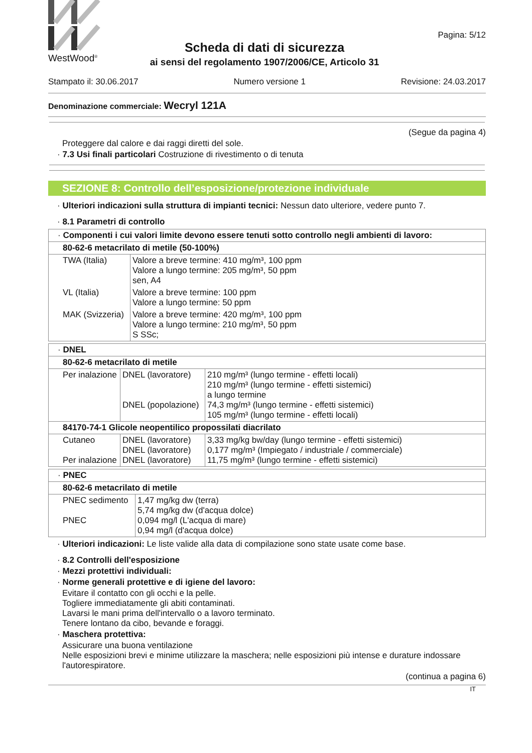WestWood<sup>®</sup>
Scheda di dati di sicurezza
ai sensi del regolamento 1907/2006/CE, Articolo 31
Pagina: 5/12
Stampato il: 30.06.2017 Numero versione 1 Revisione: 24.03.2017
Denominazione commerciale: Wecryl 121A
(Segue da pagina 4)
Proteggere dal calore e dai raggi diretti del sole.
· 7.3 Usi finali particolari Costruzione di rivestimento o di tenuta
SEZIONE 8: Controllo dell’esposizione/protezione individuale
· Ulteriori indicazioni sulla struttura di impianti tecnici: Nessun dato ulteriore, vedere punto 7.
· 8.1 Parametri di controllo
| · Componenti i cui valori limite devono essere tenuti sotto controllo negli ambienti di lavoro: | |
| 80-62-6 metacrilato di metile (50-100%) | |
| TWA (Italia) | Valore a breve termine: 410 mg/m³, 100 ppm Valore a lungo termine: 205 mg/m³, 50 ppm sen, A4 |
| VL (Italia) | Valore a breve termine: 100 ppm Valore a lungo termine: 50 ppm |
| MAK (Svizzeria) | Valore a breve termine: 420 mg/m³, 100 ppm Valore a lungo termine: 210 mg/m³, 50 ppm S SSc; |
| · DNEL | | |
| 80-62-6 metacrilato di metile | | |
| Per inalazione | DNEL (lavoratore) DNEL (popolazione) | 210 mg/m³ (lungo termine - effetti locali) 210 mg/m³ (lungo termine - effetti sistemici) a lungo termine 74,3 mg/m³ (lungo termine - effetti sistemici) 105 mg/m³ (lungo termine - effetti locali) |
| 84170-74-1 Glicole neopentilico propossilati diacrilato | | |
| Cutaneo Per inalazione | DNEL (lavoratore) DNEL (lavoratore) DNEL (lavoratore) | 3,33 mg/kg bw/day (lungo termine - effetti sistemici) 0,177 mg/m³ (Impiegato / industriale / commerciale) 11,75 mg/m³ (lungo termine - effetti sistemici) |
| · PNEC | |
| 80-62-6 metacrilato di metile | |
| PNEC sedimento PNEC | 1,47 mg/kg dw (terra) 5,74 mg/kg dw (d'acqua dolce) 0,094 mg/l (L'acqua di mare) 0,94 mg/l (d'acqua dolce) |
· Ulteriori indicazioni: Le liste valide alla data di compilazione sono state usate come base.
· 8.2 Controlli dell'esposizione
· Mezzi protettivi individuali:
· Norme generali protettive e di igiene del lavoro:
Evitare il contatto con gli occhi e la pelle.
Togliere immediatamente gli abiti contaminati.
Lavarsi le mani prima dell'intervallo o a lavoro terminato.
Tenere lontano da cibo, bevande e foraggi.
· Maschera protettiva:
Assicurare una buona ventilazione
Nelle esposizioni brevi e minime utilizzare la maschera; nelle esposizioni più intense e durature indossare l'autorespiratore.
(continua a pagina 6)
IT